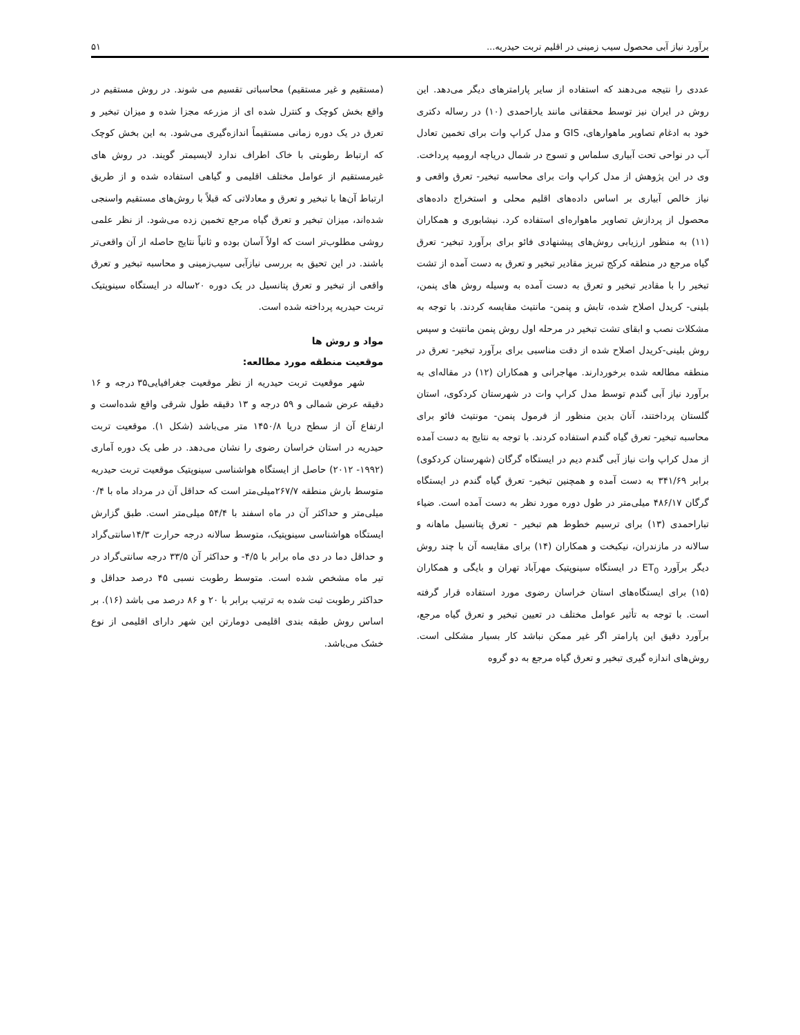برآورد نیاز آبی محصول سیب زمینی در اقلیم تربت حیدریه... ۵۱
عددی را نتیجه می‌دهند که استفاده از سایر پارامترهای دیگر می‌دهد. این روش در ایران نیز توسط محققانی مانند یاراحمدی (۱۰) در رساله دکتری خود به ادغام تصاویر ماهوارهای، GIS و مدل کراپ وات برای تخمین تعادل آب در نواحی تحت آبیاری سلماس و تسوج در شمال دریاچه ارومیه پرداخت. وی در این پژوهش از مدل کراپ وات برای محاسبه تبخیر- تعرق واقعی و نیاز خالص آبیاری بر اساس داده‌های اقلیم محلی و استخراج داده‌های محصول از پردازش تصاویر ماهواره‌ای استفاده کرد. نیشابوری و همکاران (۱۱) به منظور ارزیابی روش‌های پیشنهادی فائو برای برآورد تبخیر- تعرق گیاه مرجع در منطقه کرکج تبریز مقادیر تبخیر و تعرق به دست آمده از تشت تبخیر را با مقادیر تبخیر و تعرق به دست آمده به وسیله روش های پنمن، بلینی- کریدل اصلاح شده، تابش و پنمن- مانتیث مقایسه کردند. با توجه به مشکلات نصب و ابقای تشت تبخیر در مرحله اول روش پنمن مانتیث و سپس روش بلینی-کریدل اصلاح شده از دقت مناسبی برای برآورد تبخیر- تعرق در منطقه مطالعه شده برخوردارند. مهاجرانی و همکاران (۱۲) در مقاله‌ای به برآورد نیاز آبی گندم توسط مدل کراپ وات در شهرستان کردکوی، استان گلستان پرداختند، آنان بدین منظور از فرمول پنمن- مونتیث فائو برای محاسبه تبخیر- تعرق گیاه گندم استفاده کردند. با توجه به نتایج به دست آمده از مدل کراپ وات نیاز آبی گندم دیم در ایستگاه گرگان (شهرستان کردکوی) برابر ۳۴۱/۶۹ به دست آمده و همچنین تبخیر- تعرق گیاه گندم در ایستگاه گرگان ۴۸۶/۱۷ میلی‌متر در طول دوره مورد نظر به دست آمده است. ضیاء تباراحمدی (۱۳) برای ترسیم خطوط هم تبخیر - تعرق پتانسیل ماهانه و سالانه در مازندران، نیکبخت و همکاران (۱۴) برای مقایسه آن با چند روش دیگر برآورد ET<sub>0</sub> در ایستگاه سینوپتیک مهرآباد تهران و بایگی و همکاران (۱۵) برای ایستگاه‌های استان خراسان رضوی مورد استفاده قرار گرفته است. با توجه به تأثیر عوامل مختلف در تعیین تبخیر و تعرق گیاه مرجع، برآورد دقیق این پارامتر اگر غیر ممکن نباشد کار بسیار مشکلی است. روش‌های اندازه گیری تبخیر و تعرق گیاه مرجع به دو گروه
(مستقیم و غیر مستقیم) محاسباتی تقسیم می شوند. در روش مستقیم در واقع بخش کوچک و کنترل شده ای از مزرعه مجزا شده و میزان تبخیر و تعرق در یک دوره زمانی مستقیماً اندازه‌گیری می‌شود. به این بخش کوچک که ارتباط رطوبتی با خاک اطراف ندارد لایسیمتر گویند. در روش های غیرمستقیم از عوامل مختلف اقلیمی و گیاهی استفاده شده و از طریق ارتباط آن‌ها با تبخیر و تعرق و معادلاتی که قبلاً با روش‌های مستقیم واسنجی شده‌اند، میزان تبخیر و تعرق گیاه مرجع تخمین زده می‌شود. از نظر علمی روشی مطلوب‌تر است که اولاً آسان بوده و ثانیاً نتایج حاصله از آن واقعی‌تر باشند. در این تحیق به بررسی نیازآبی سیب‌زمینی و محاسبه تبخیر و تعرق واقعی از تبخیر و تعرق پتانسیل در یک دوره ۲۰ساله در ایستگاه سینوپتیک تربت حیدریه پرداخته شده است.
مواد و روش ها
موقعیت منطقه مورد مطالعه:
شهر موقعیت تربت حیدریه از نظر موقعیت جغرافیایی۳۵ درجه و ۱۶ دقیقه عرض شمالی و ۵۹ درجه و ۱۳ دقیقه طول شرقی واقع شده‌است و ارتفاع آن از سطح دریا ۱۴۵۰/۸ متر می‌باشد (شکل ۱). موقعیت تربت حیدریه در استان خراسان رضوی را نشان می‌دهد. در طی یک دوره آماری (۱۹۹۲- ۲۰۱۲) حاصل از ایستگاه هواشناسی سینوپتیک موقعیت تربت حیدریه متوسط بارش منطقه ۲۶۷/۷میلی‌متر است که حداقل آن در مرداد ماه با ۰/۴ میلی‌متر و حداکثر آن در ماه اسفند با ۵۴/۴ میلی‌متر است. طبق گزارش ایستگاه هواشناسی سینوپتیک، متوسط سالانه درجه حرارت ۱۴/۳سانتی‌گراد و حداقل دما در دی ماه برابر با ۴/۵- و حداکثر آن ۳۳/۵ درجه سانتی‌گراد در تیر ماه مشخص شده است. متوسط رطوبت نسبی ۴۵ درصد حداقل و حداکثر رطوبت ثبت شده به ترتیب برابر با ۲۰ و ۸۶ درصد می باشد (۱۶). بر اساس روش طبقه بندی اقلیمی دومارتن این شهر دارای اقلیمی از نوع خشک می‌باشد.